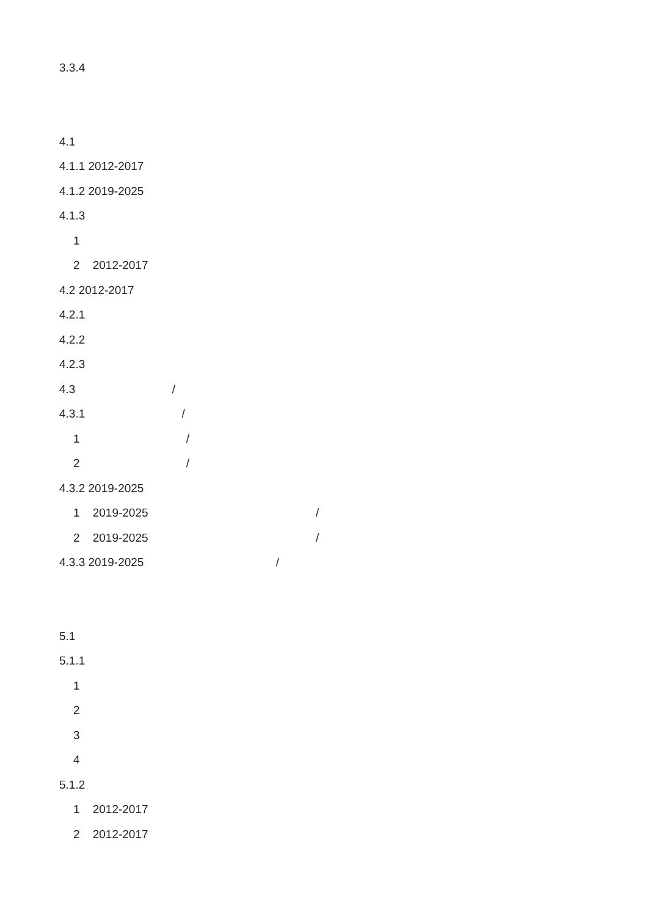3.3.4
4.1
4.1.1 2012-2017
4.1.2 2019-2025
4.1.3
1
2 2012-2017
4.2 2012-2017
4.2.1
4.2.2
4.2.3
4.3 /
4.3.1 /
1 /
2 /
4.3.2 2019-2025
1 2019-2025 /
2 2019-2025 /
4.3.3 2019-2025 /
5.1
5.1.1
1
2
3
4
5.1.2
1 2012-2017
2 2012-2017